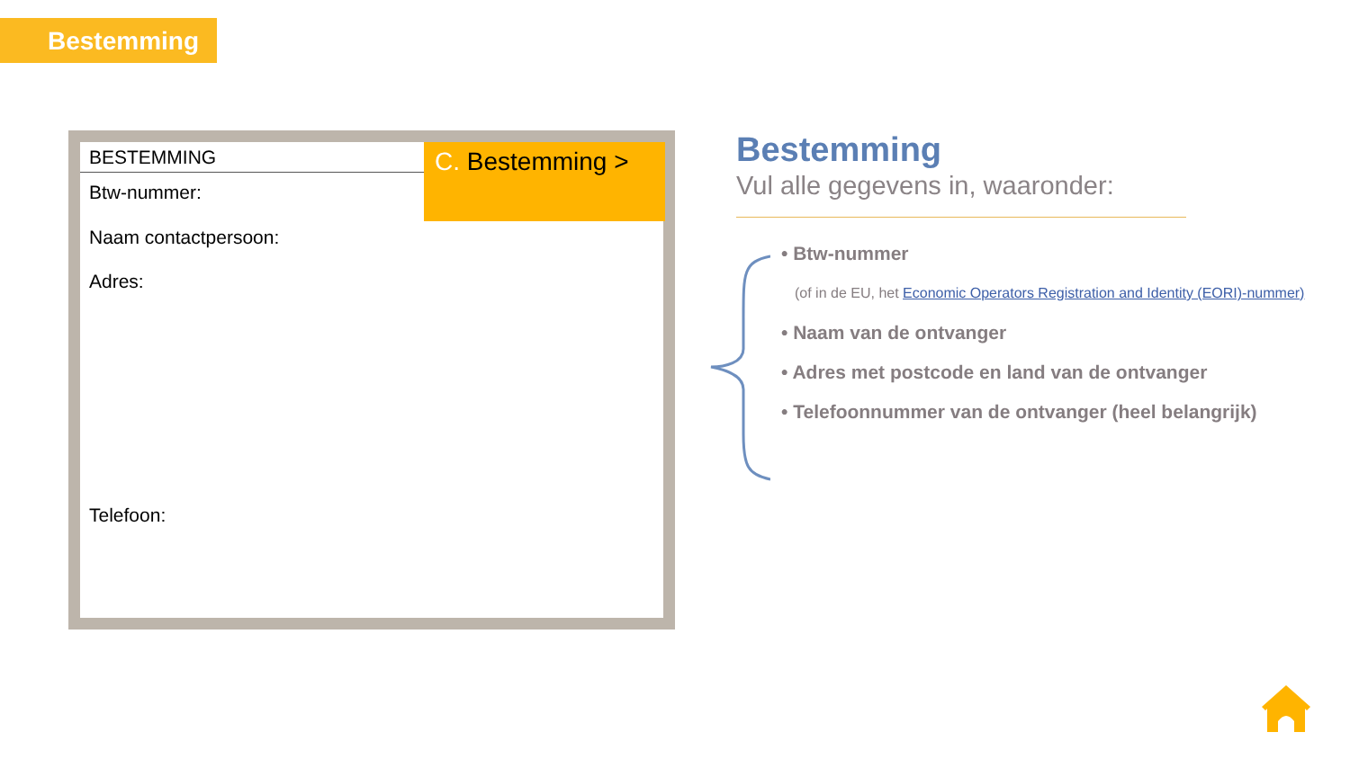Bestemming
BESTEMMING
C. Bestemming >
Btw-nummer:
Naam contactpersoon:
Adres:
Telefoon:
Bestemming
Vul alle gegevens in, waaronder:
• Btw-nummer
(of in de EU, het Economic Operators Registration and Identity (EORI)-nummer)
• Naam van de ontvanger
• Adres met postcode en land van de ontvanger
• Telefoonnummer van de ontvanger (heel belangrijk)